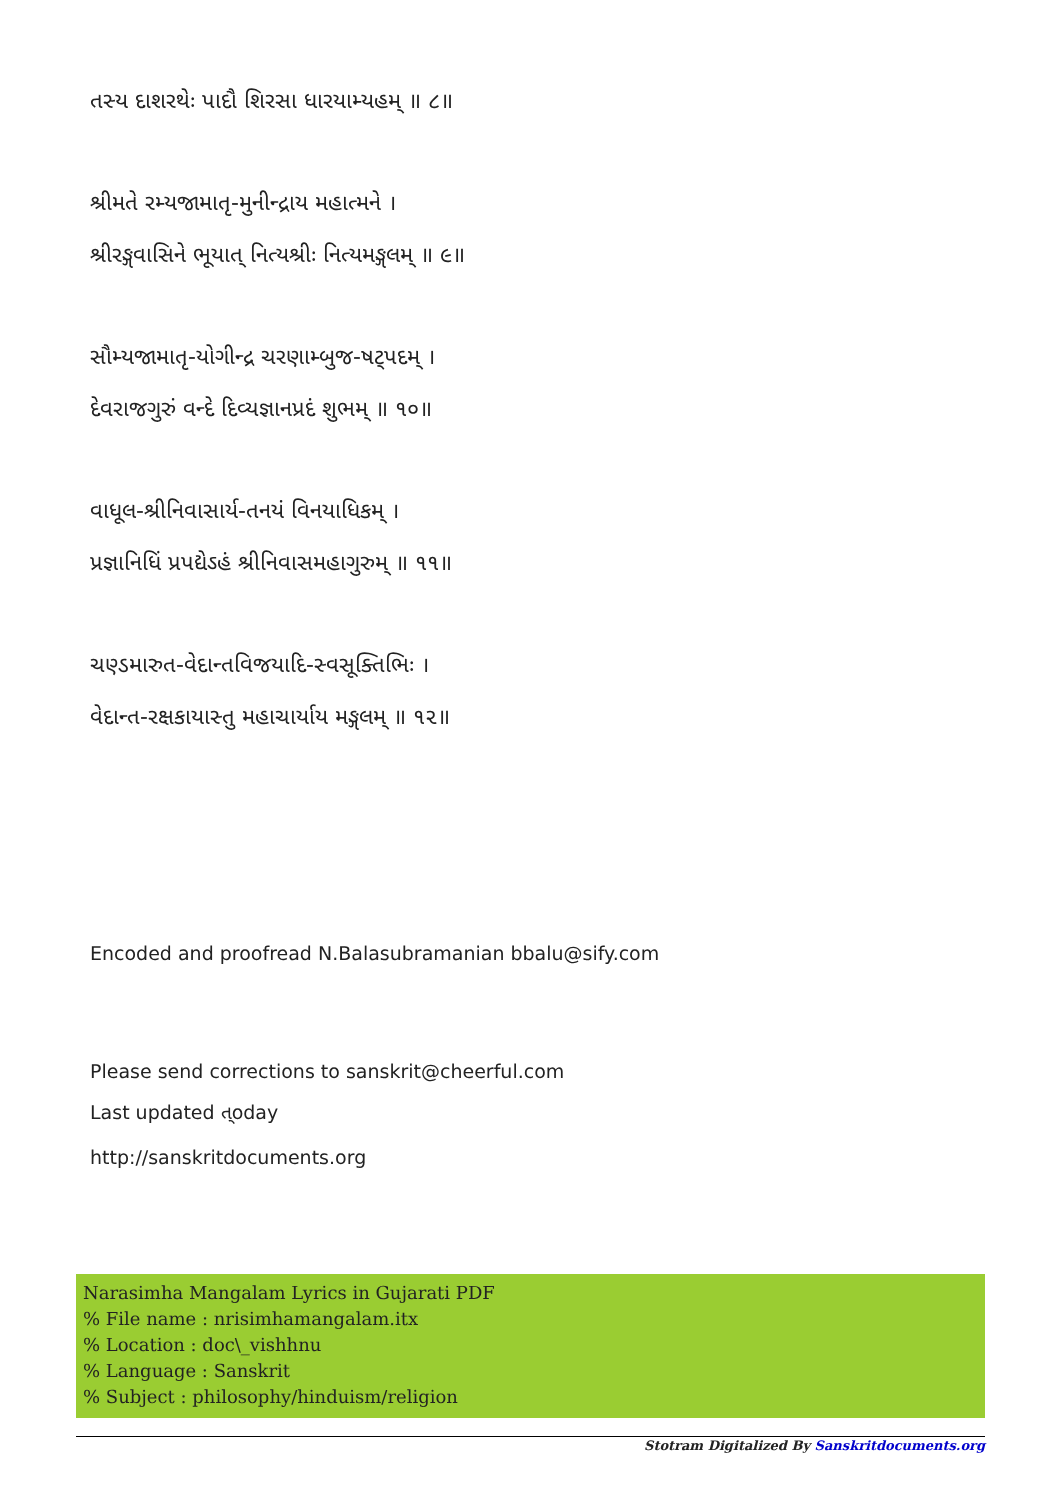તસ્ય દાશરથેઃ પાદૌ શિરસા ધારયામ્યહમ્ ॥ ૮॥
શ્રીમતે રમ્યજામાતૃ-મુનીન્દ્રાય મહાત્મને ।
શ્રીરઙ્ગવાસિને ભૂયાત્ નિત્યશ્રીઃ નિત્યમઙ્ગલમ્ ॥ ૯॥
સૌમ્યજામાતૃ-યોગીન્દ્ર ચરણામ્બુજ-ષટ્પદમ્ ।
દેવરાજગુરું વન્દે દિવ્યજ્ઞાનપ્રદં શુભમ્ ॥ ૧૦॥
વાધૂલ-શ્રીનિવાસાર્ય-તનયં વિનયાધિકમ્ ।
પ્રજ્ઞાનિધિં પ્રપદ્યેઽહં શ્રીનિવાસમહાગુરુમ્ ॥ ૧૧॥
ચણ્ડમારુત-વેદાન્તવિજયાદિ-સ્વસૂક્તિભિઃ ।
વેદાન્ત-રક્ષકાયાસ્તુ મહાચાર્યાય મઙ્ગલમ્ ॥ ૧૨॥
Encoded and proofread N.Balasubramanian bbalu@sify.com
Please send corrections to sanskrit@cheerful.com
Last updated ત્oday
http://sanskritdocuments.org
Narasimha Mangalam Lyrics in Gujarati PDF
% File name : nrisimhamangalam.itx
% Location : doc\_vishhnu
% Language : Sanskrit
% Subject : philosophy/hinduism/religion
Stotram Digitalized By Sanskritdocuments.org